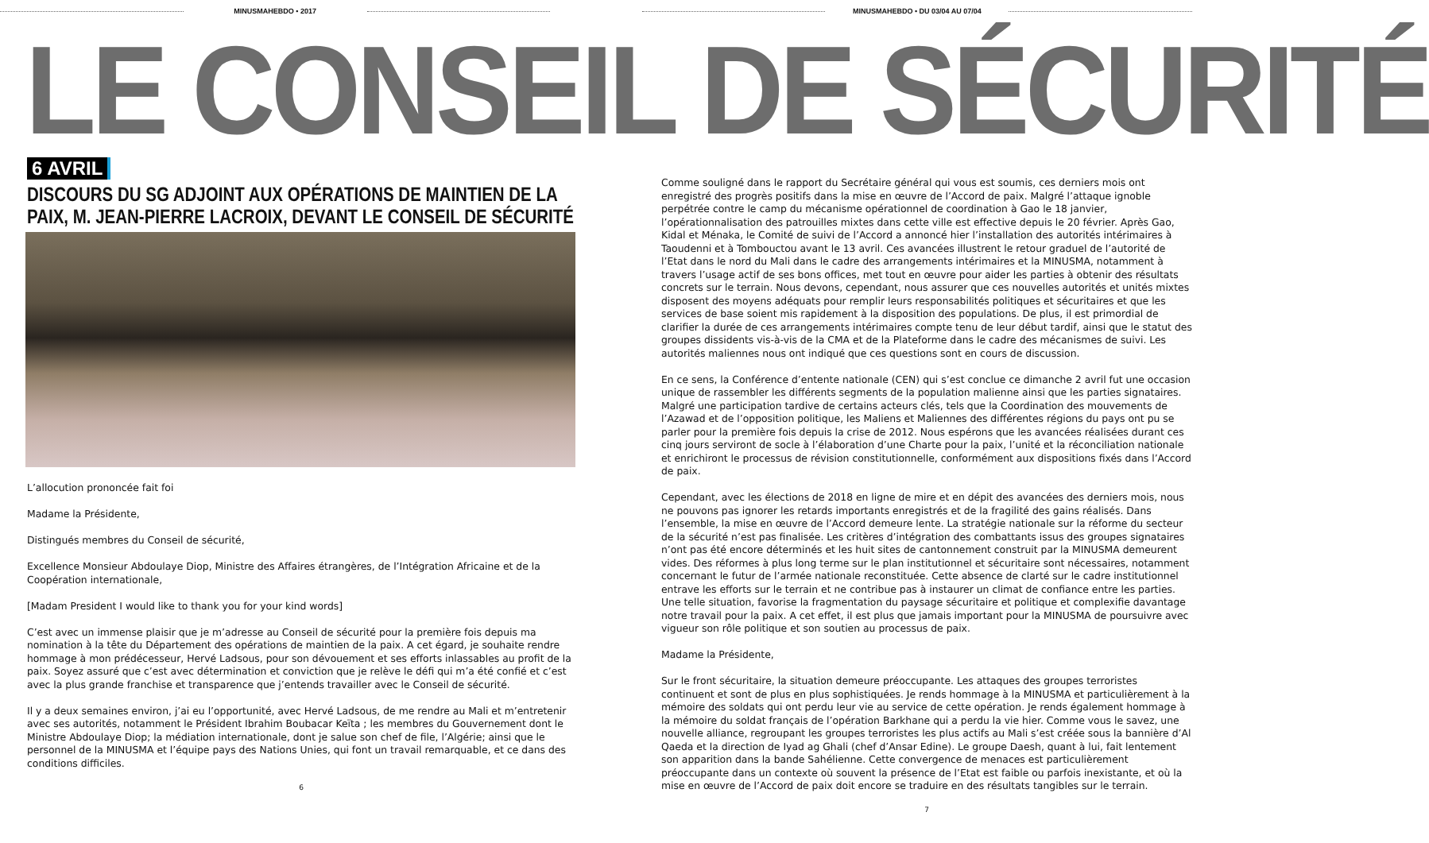MINUSMAHEBDO • 2017
MINUSMAHEBDO • DU 03/04 AU 07/04
LE CONSEIL DE SÉCURITÉ
6 AVRIL
DISCOURS DU SG ADJOINT AUX OPÉRATIONS DE MAINTIEN DE LA
PAIX, M. JEAN-PIERRE LACROIX, DEVANT LE CONSEIL DE SÉCURITÉ
L’allocution prononcée fait foi
Madame la Présidente,
Distingués membres du Conseil de sécurité,
Excellence Monsieur Abdoulaye Diop, Ministre des Affaires étrangères, de l’Intégration Africaine et de la Coopération internationale,
[Madam President I would like to thank you for your kind words]
C’est avec un immense plaisir que je m’adresse au Conseil de sécurité pour la première fois depuis ma nomination à la tête du Département des opérations de maintien de la paix. A cet égard, je souhaite rendre hommage à mon prédécesseur, Hervé Ladsous, pour son dévouement et ses efforts inlassables au profit de la paix. Soyez assuré que c’est avec détermination et conviction que je relève le défi qui m’a été confié et c’est avec la plus grande franchise et transparence que j’entends travailler avec le Conseil de sécurité.
Il y a deux semaines environ, j’ai eu l’opportunité, avec Hervé Ladsous, de me rendre au Mali et m’entretenir avec ses autorités, notamment le Président Ibrahim Boubacar Keïta ; les membres du Gouvernement dont le Ministre Abdoulaye Diop; la médiation internationale, dont je salue son chef de file, l’Algérie; ainsi que le personnel de la MINUSMA et l’équipe pays des Nations Unies, qui font un travail remarquable, et ce dans des conditions difficiles.
6
Comme souligné dans le rapport du Secrétaire général qui vous est soumis, ces derniers mois ont enregistré des progrès positifs dans la mise en œuvre de l’Accord de paix. Malgré l’attaque ignoble perpétrée contre le camp du mécanisme opérationnel de coordination à Gao le 18 janvier, l’opérationnalisation des patrouilles mixtes dans cette ville est effective depuis le 20 février. Après Gao, Kidal et Ménaka, le Comité de suivi de l’Accord a annoncé hier l’installation des autorités intérimaires à Taoudenni et à Tombouctou avant le 13 avril. Ces avancées illustrent le retour graduel de l’autorité de l’Etat dans le nord du Mali dans le cadre des arrangements intérimaires et la MINUSMA, notamment à travers l’usage actif de ses bons offices, met tout en œuvre pour aider les parties à obtenir des résultats concrets sur le terrain. Nous devons, cependant, nous assurer que ces nouvelles autorités et unités mixtes disposent des moyens adéquats pour remplir leurs responsabilités politiques et sécuritaires et que les services de base soient mis rapidement à la disposition des populations. De plus, il est primordial de clarifier la durée de ces arrangements intérimaires compte tenu de leur début tardif, ainsi que le statut des groupes dissidents vis-à-vis de la CMA et de la Plateforme dans le cadre des mécanismes de suivi. Les autorités maliennes nous ont indiqué que ces questions sont en cours de discussion.
En ce sens, la Conférence d’entente nationale (CEN) qui s’est conclue ce dimanche 2 avril fut une occasion unique de rassembler les différents segments de la population malienne ainsi que les parties signataires. Malgré une participation tardive de certains acteurs clés, tels que la Coordination des mouvements de l’Azawad et de l’opposition politique, les Maliens et Maliennes des différentes régions du pays ont pu se parler pour la première fois depuis la crise de 2012. Nous espérons que les avancées réalisées durant ces cinq jours serviront de socle à l’élaboration d’une Charte pour la paix, l’unité et la réconciliation nationale et enrichiront le processus de révision constitutionnelle, conformément aux dispositions fixés dans l’Accord de paix.
Cependant, avec les élections de 2018 en ligne de mire et en dépit des avancées des derniers mois, nous ne pouvons pas ignorer les retards importants enregistrés et de la fragilité des gains réalisés. Dans l’ensemble, la mise en œuvre de l’Accord demeure lente. La stratégie nationale sur la réforme du secteur de la sécurité n’est pas finalisée. Les critères d’intégration des combattants issus des groupes signataires n’ont pas été encore déterminés et les huit sites de cantonnement construit par la MINUSMA demeurent vides. Des réformes à plus long terme sur le plan institutionnel et sécuritaire sont nécessaires, notamment concernant le futur de l’armée nationale reconstituée. Cette absence de clarté sur le cadre institutionnel entrave les efforts sur le terrain et ne contribue pas à instaurer un climat de confiance entre les parties. Une telle situation, favorise la fragmentation du paysage sécuritaire et politique et complexifie davantage notre travail pour la paix. A cet effet, il est plus que jamais important pour la MINUSMA de poursuivre avec vigueur son rôle politique et son soutien au processus de paix.
Madame la Présidente,
Sur le front sécuritaire, la situation demeure préoccupante. Les attaques des groupes terroristes continuent et sont de plus en plus sophistiquées. Je rends hommage à la MINUSMA et particulièrement à la mémoire des soldats qui ont perdu leur vie au service de cette opération. Je rends également hommage à la mémoire du soldat français de l’opération Barkhane qui a perdu la vie hier. Comme vous le savez, une nouvelle alliance, regroupant les groupes terroristes les plus actifs au Mali s’est créée sous la bannière d’Al Qaeda et la direction de Iyad ag Ghali (chef d’Ansar Edine). Le groupe Daesh, quant à lui, fait lentement son apparition dans la bande Sahélienne. Cette convergence de menaces est particulièrement préoccupante dans un contexte où souvent la présence de l’Etat est faible ou parfois inexistante, et où la mise en œuvre de l’Accord de paix doit encore se traduire en des résultats tangibles sur le terrain.
7